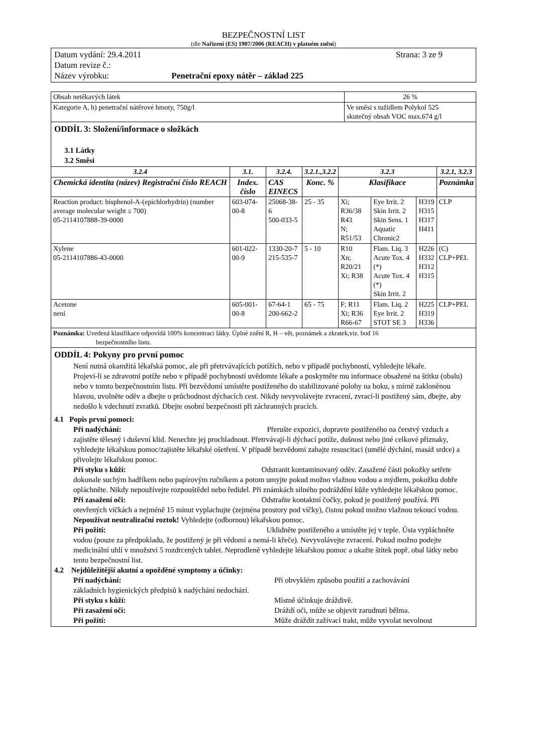BEZPEČNOSTNÍ LIST
(dle Nařízení (ES) 1907/2006 (REACH) v platném znění)
Datum vydání: 29.4.2011 Strana: 3 ze 9
Datum revize č.:
Název výrobku: Penetrační epoxy nátěr – základ 225
| Obsah netěkavých látek | 26 % |
| Kategorie A, h) penetrační nátěrové hmoty, 750g/l | Ve směsi s tužidlem Polykol 525 skutečný obsah VOC max.674 g/l |
ODDÍL 3: Složení/informace o složkách
3.1 Látky
3.2 Směsi
| 3.2.4 | 3.1. | 3.2.4. | 3.2.1.,3.2.2 | 3.2.3 | | | 3.2.1, 3.2.3 |
| --- | --- | --- | --- | --- | --- | --- | --- |
| Chemická identita (název) Registrační číslo REACH | Index. číslo | CAS EINECS | Konc. % | Klasifikace | | | Poznámka |
| Reaction product: bisphenol-A-(epichlorhydrin) (number average molecular weight ≤ 700) 05-2114107888-39-0000 | 603-074-00-8 | 25068-38-6 500-033-5 | 25 - 35 | Xi; R36/38 R43 N; R51/53 | Eye Irrit. 2 Skin Irrit. 2 Skin Sens. 1 Aquatic Chronic2 | H319 H315 H317 H411 | CLP |
| Xylene 05-2114107886-43-0000 | 601-022-00-9 | 1330-20-7 215-535-7 | 5 - 10 | R10 Xn; R20/21 Xi; R38 | Flam. Liq. 3 Acute Tox. 4 (*) Acute Tox. 4 (*) Skin Irrit. 2 | H226 H332 H312 H315 | (C) CLP+PEL |
| Acetone není | 605-001-00-8 | 67-64-1 200-662-2 | 65 - 75 | F; R11 Xi; R36 R66-67 | Flam. Liq. 2 Eye Irrit. 2 STOT SE 3 | H225 H319 H336 | CLP+PEL |
| Poznámka: Uvedená klasifikace odpovídá 100% koncentraci látky. Úplné znění R, H – vět, poznámek a zkratek,viz. bod 16 bezpečnostního listu. | | | | | | | |
ODDÍL 4: Pokyny pro první pomoc
Není nutná okamžitá lékařská pomoc, ale při přetrvávajících potížích, nebo v případě pochybností, vyhledejte lékaře.
Projeví-li se zdravotní potíže nebo v případě pochybností uvědomte lékaře a poskytněte mu informace obsažené na štítku (obalu) nebo v tomto bezpečnostním listu. Při bezvědomí umístěte postiženého do stabilizované polohy na boku, s mírně zakloněnou hlavou, uvolněte oděv a dbejte o průchodnost dýchacích cest. Nikdy nevyvolávejte zvracení, zvrací-li postižený sám, dbejte, aby nedošlo k vdechnutí zvratků. Dbejte osobní bezpečnosti při záchranných pracích.
4.1 Popis první pomoci:
Při nadýchání: Přerušte expozici, dopravte postiženého na čerstvý vzduch a zajistěte tělesný i duševní klid. Nenechte jej prochladnout. Přetrvávají-li dýchací potíže, dušnost nebo jiné celkové příznaky, vyhledejte lékařskou pomoc/zajistěte lékařské ošetření. V případě bezvědomí zahajte resuscitaci (umělé dýchání, masáž srdce) a přivolejte lékařskou pomoc.
Při styku s kůží: Odstranit kontaminovaný oděv. Zasažené části pokožky setřete dokonale suchým hadříkem nebo papírovým ručníkem a potom umyjte pokud možno vlažnou vodou a mýdlem, pokožku dobře opláchněte. Nikdy nepoužívejte rozpouštědel nebo ředidel. Při známkách silného podráždění kůže vyhledejte lékařskou pomoc.
Při zasažení očí: Odstraňte kontaktní čočky, pokud je postižený používá. Při otevřených víčkách a nejméně 15 minut vyplachujte (zejména prostory pod víčky), čistou pokud možno vlažnou tekoucí vodou. Nepoužívat neutralizační roztok! Vyhledejte (odbornou) lékařskou pomoc.
Při požití: Uklidněte postiženého a umístěte jej v teple. Ústa vypláchněte vodou (pouze za předpokladu, že postižený je při vědomí a nemá-li křeče). Nevyvolávejte zvracení. Pokud možno podejte medicinální uhlí v množství 5 rozdrcených tablet. Neprodleně vyhledejte lékařskou pomoc a ukažte štítek popř. obal látky nebo tento bezpečnostní list.
4.2 Nejdůležitější akutní a opožděné symptomy a účinky:
Při nadýchání: Při obvyklém způsobu použití a zachovávání
základních hygienických předpisů k nadýchání nedochází.
Při styku s kůží: Místně účinkuje dráždivě.
Při zasažení očí: Dráždí oči, může se objevit zarudnutí bělma.
Při požití: Může dráždit zažívací trakt, může vyvolat nevolnost